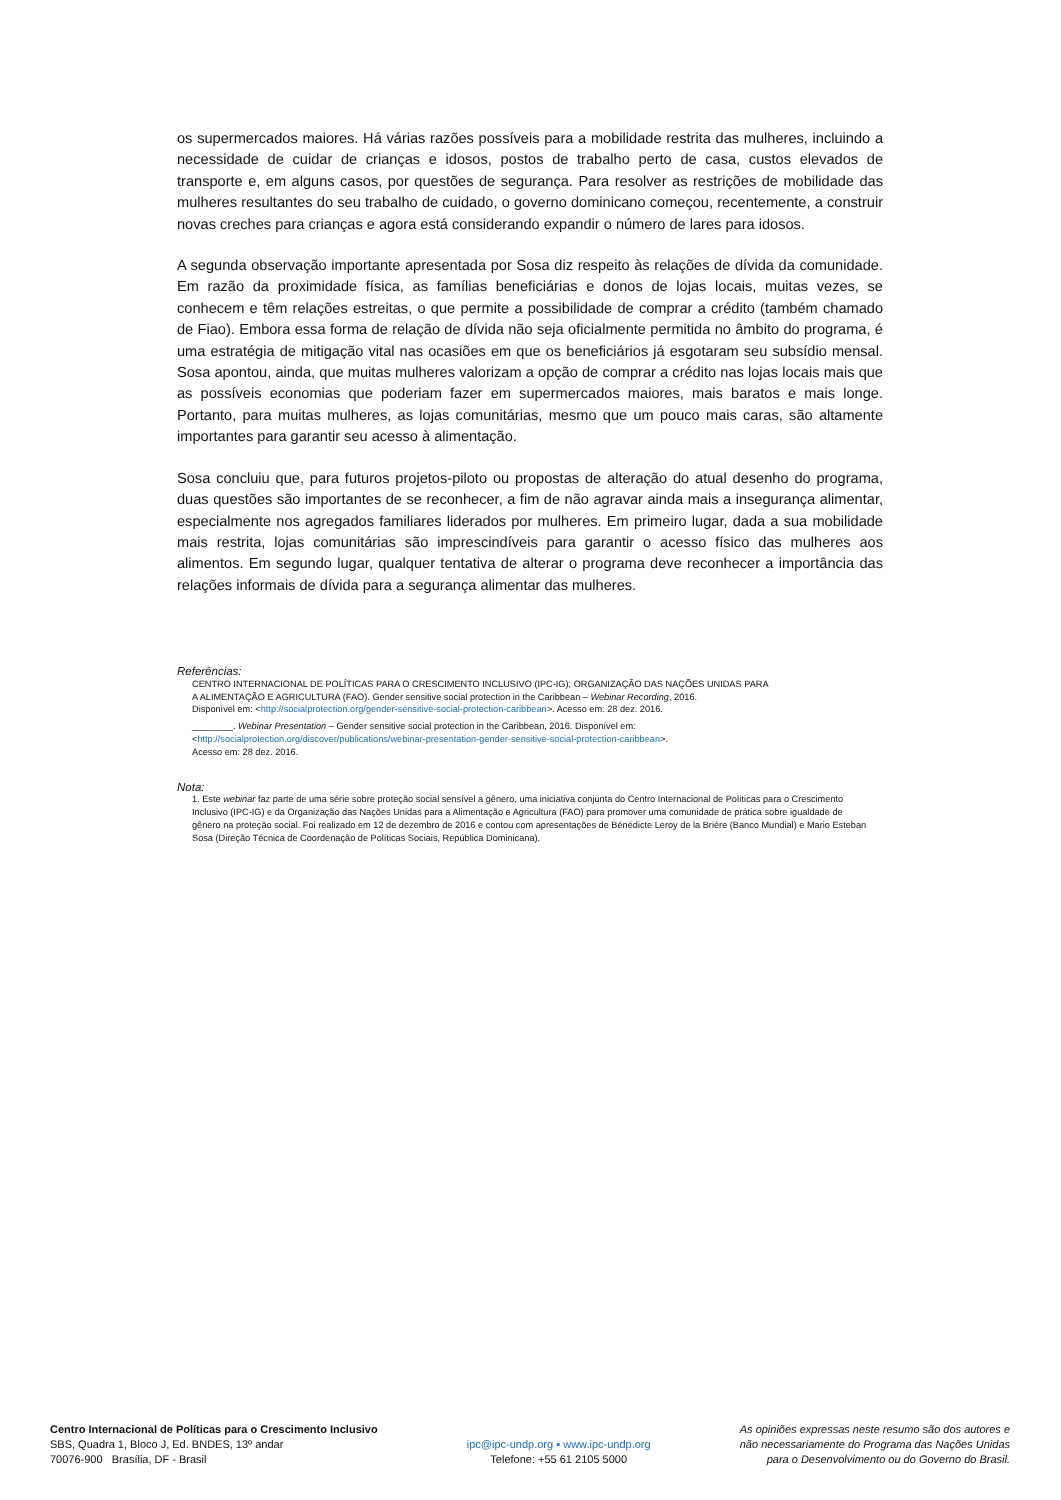os supermercados maiores. Há várias razões possíveis para a mobilidade restrita das mulheres, incluindo a necessidade de cuidar de crianças e idosos, postos de trabalho perto de casa, custos elevados de transporte e, em alguns casos, por questões de segurança. Para resolver as restrições de mobilidade das mulheres resultantes do seu trabalho de cuidado, o governo dominicano começou, recentemente, a construir novas creches para crianças e agora está considerando expandir o número de lares para idosos.
A segunda observação importante apresentada por Sosa diz respeito às relações de dívida da comunidade. Em razão da proximidade física, as famílias beneficiárias e donos de lojas locais, muitas vezes, se conhecem e têm relações estreitas, o que permite a possibilidade de comprar a crédito (também chamado de Fiao). Embora essa forma de relação de dívida não seja oficialmente permitida no âmbito do programa, é uma estratégia de mitigação vital nas ocasiões em que os beneficiários já esgotaram seu subsídio mensal. Sosa apontou, ainda, que muitas mulheres valorizam a opção de comprar a crédito nas lojas locais mais que as possíveis economias que poderiam fazer em supermercados maiores, mais baratos e mais longe. Portanto, para muitas mulheres, as lojas comunitárias, mesmo que um pouco mais caras, são altamente importantes para garantir seu acesso à alimentação.
Sosa concluiu que, para futuros projetos-piloto ou propostas de alteração do atual desenho do programa, duas questões são importantes de se reconhecer, a fim de não agravar ainda mais a insegurança alimentar, especialmente nos agregados familiares liderados por mulheres. Em primeiro lugar, dada a sua mobilidade mais restrita, lojas comunitárias são imprescindíveis para garantir o acesso físico das mulheres aos alimentos. Em segundo lugar, qualquer tentativa de alterar o programa deve reconhecer a importância das relações informais de dívida para a segurança alimentar das mulheres.
Referências:
CENTRO INTERNACIONAL DE POLÍTICAS PARA O CRESCIMENTO INCLUSIVO (IPC-IG); ORGANIZAÇÃO DAS NAÇÕES UNIDAS PARA
A ALIMENTAÇÃO E AGRICULTURA (FAO). Gender sensitive social protection in the Caribbean – Webinar Recording, 2016.
Disponível em: <http://socialprotection.org/gender-sensitive-social-protection-caribbean>. Acesso em: 28 dez. 2016.
________. Webinar Presentation – Gender sensitive social protection in the Caribbean, 2016. Disponível em:
<http://socialprotection.org/discover/publications/webinar-presentation-gender-sensitive-social-protection-caribbean>.
Acesso em: 28 dez. 2016.
Nota:
1. Este webinar faz parte de uma série sobre proteção social sensível a gênero, uma iniciativa conjunta do Centro Internacional de Políticas para o Crescimento Inclusivo (IPC-IG) e da Organização das Nações Unidas para a Alimentação e Agricultura (FAO) para promover uma comunidade de prática sobre igualdade de gênero na proteção social. Foi realizado em 12 de dezembro de 2016 e contou com apresentações de Bénédicte Leroy de la Brière (Banco Mundial) e Mario Esteban Sosa (Direção Técnica de Coordenação de Políticas Sociais, República Dominicana).
Centro Internacional de Políticas para o Crescimento Inclusivo
SBS, Quadra 1, Bloco J, Ed. BNDES, 13º andar
70076-900 Brasília, DF - Brasil
ipc@ipc-undp.org ▪ www.ipc-undp.org
Telefone: +55 61 2105 5000
As opiniões expressas neste resumo são dos autores e
não necessariamente do Programa das Nações Unidas
para o Desenvolvimento ou do Governo do Brasil.